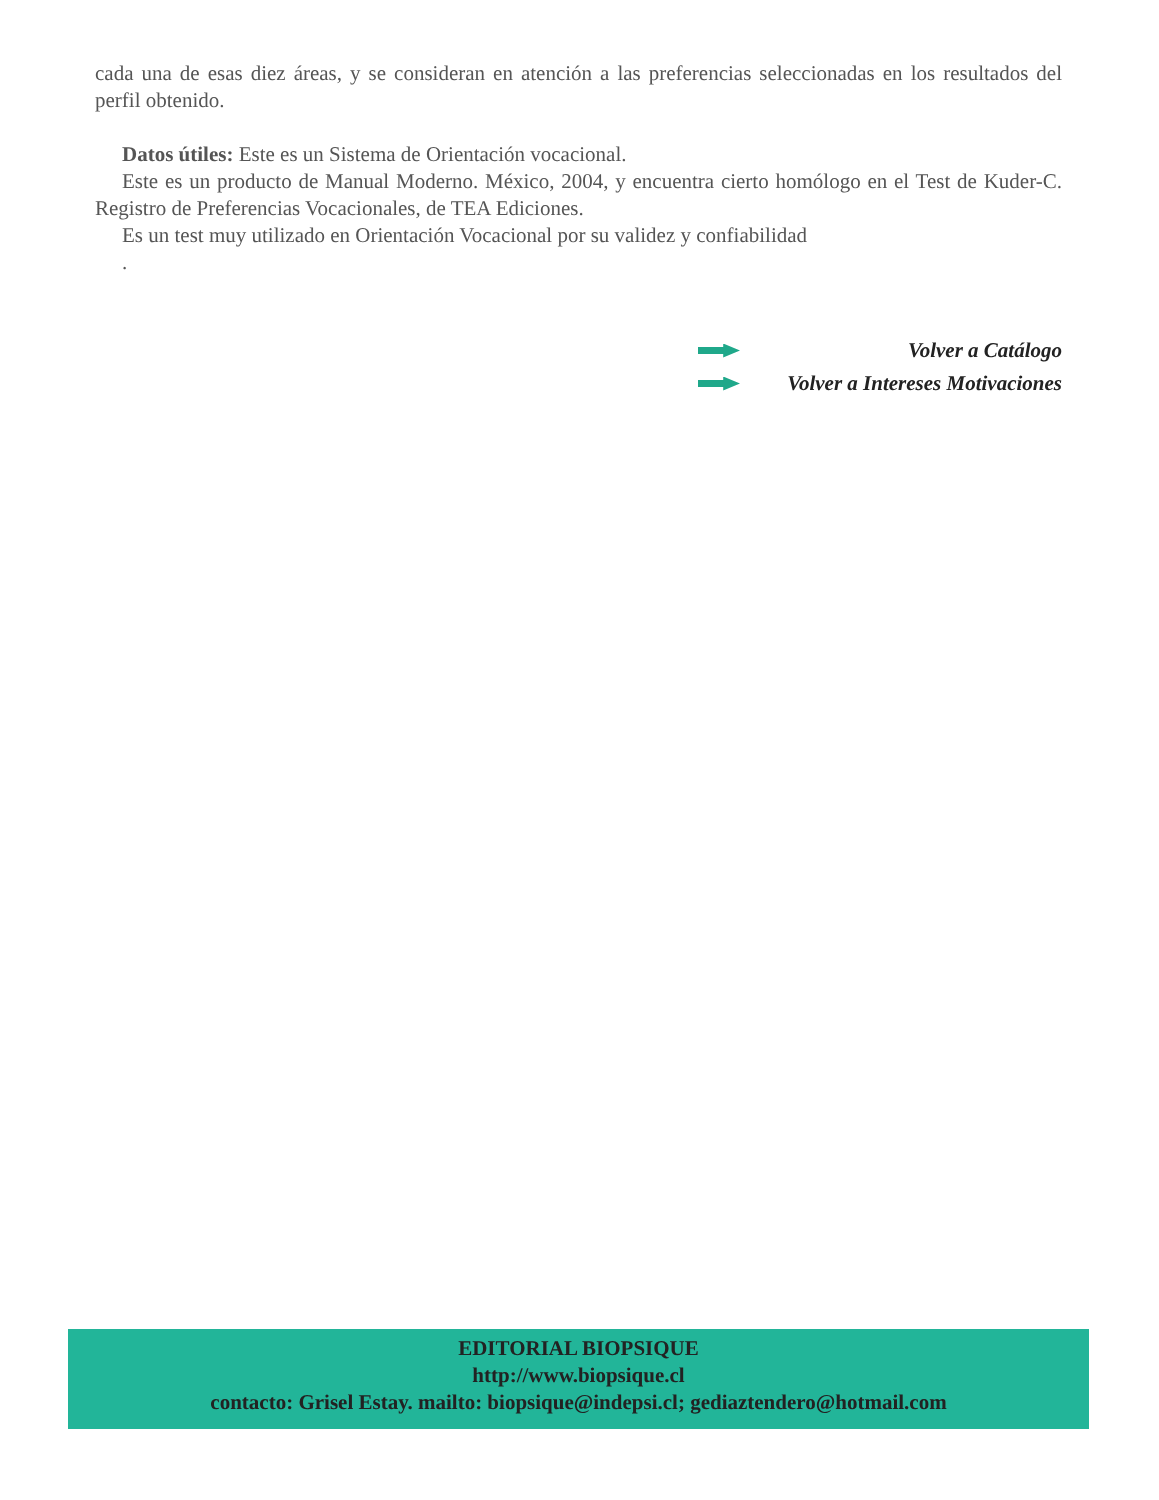cada una de esas diez áreas, y se consideran en atención a las preferencias seleccionadas en los resultados del perfil obtenido.
Datos útiles: Este es un Sistema de Orientación vocacional.
Este es un producto de Manual Moderno. México, 2004, y encuentra cierto homólogo en el Test de Kuder-C. Registro de Preferencias Vocacionales, de TEA Ediciones.
Es un test muy utilizado en Orientación Vocacional por su validez y confiabilidad
.
Volver a Catálogo
Volver a Intereses Motivaciones
EDITORIAL BIOPSIQUE
http://www.biopsique.cl
contacto: Grisel Estay. mailto: biopsique@indepsi.cl; gediaztendero@hotmail.com